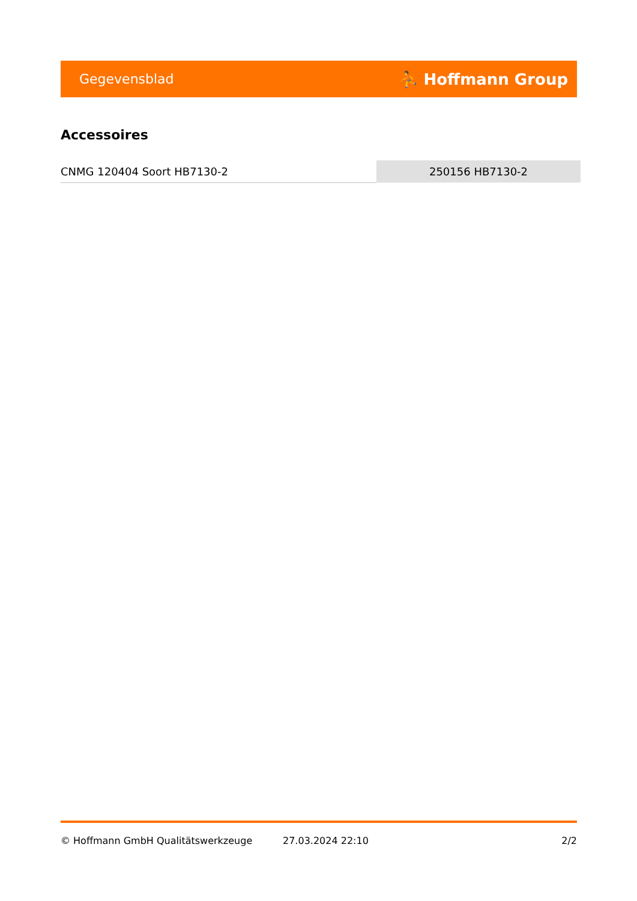Gegevensblad ⛹ Hoffmann Group
Accessoires
| CNMG 120404 Soort HB7130-2 | 250156 HB7130-2 |
© Hoffmann GmbH Qualitätswerkzeuge 27.03.2024 22:10 2/2